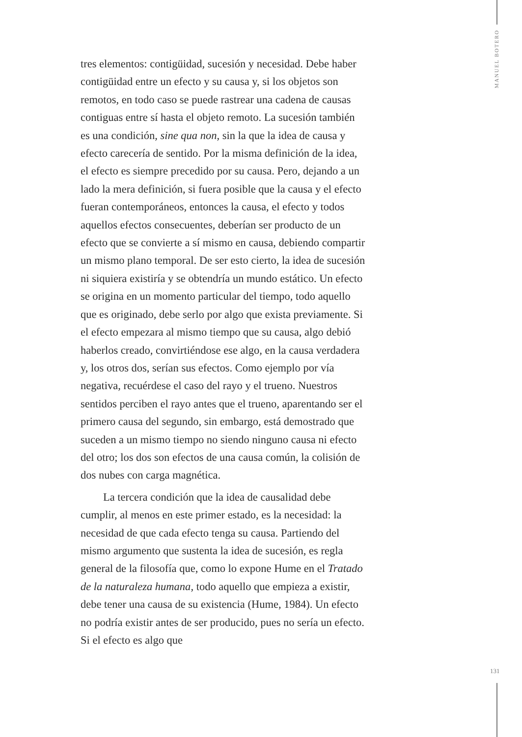MANUEL BOTERO
tres elementos: contigüidad, sucesión y necesidad. Debe haber contigüidad entre un efecto y su causa y, si los objetos son remotos, en todo caso se puede rastrear una cadena de causas contiguas entre sí hasta el objeto remoto. La sucesión también es una condición, sine qua non, sin la que la idea de causa y efecto carecería de sentido. Por la misma definición de la idea, el efecto es siempre precedido por su causa. Pero, dejando a un lado la mera definición, si fuera posible que la causa y el efecto fueran contemporáneos, entonces la causa, el efecto y todos aquellos efectos consecuentes, deberían ser producto de un efecto que se convierte a sí mismo en causa, debiendo compartir un mismo plano temporal. De ser esto cierto, la idea de sucesión ni siquiera existiría y se obtendría un mundo estático. Un efecto se origina en un momento particular del tiempo, todo aquello que es originado, debe serlo por algo que exista previamente. Si el efecto empezara al mismo tiempo que su causa, algo debió haberlos creado, convirtiéndose ese algo, en la causa verdadera y, los otros dos, serían sus efectos. Como ejemplo por vía negativa, recuérdese el caso del rayo y el trueno. Nuestros sentidos perciben el rayo antes que el trueno, aparentando ser el primero causa del segundo, sin embargo, está demostrado que suceden a un mismo tiempo no siendo ninguno causa ni efecto del otro; los dos son efectos de una causa común, la colisión de dos nubes con carga magnética.
La tercera condición que la idea de causalidad debe cumplir, al menos en este primer estado, es la necesidad: la necesidad de que cada efecto tenga su causa. Partiendo del mismo argumento que sustenta la idea de sucesión, es regla general de la filosofía que, como lo expone Hume en el Tratado de la naturaleza humana, todo aquello que empieza a existir, debe tener una causa de su existencia (Hume, 1984). Un efecto no podría existir antes de ser producido, pues no sería un efecto. Si el efecto es algo que
131